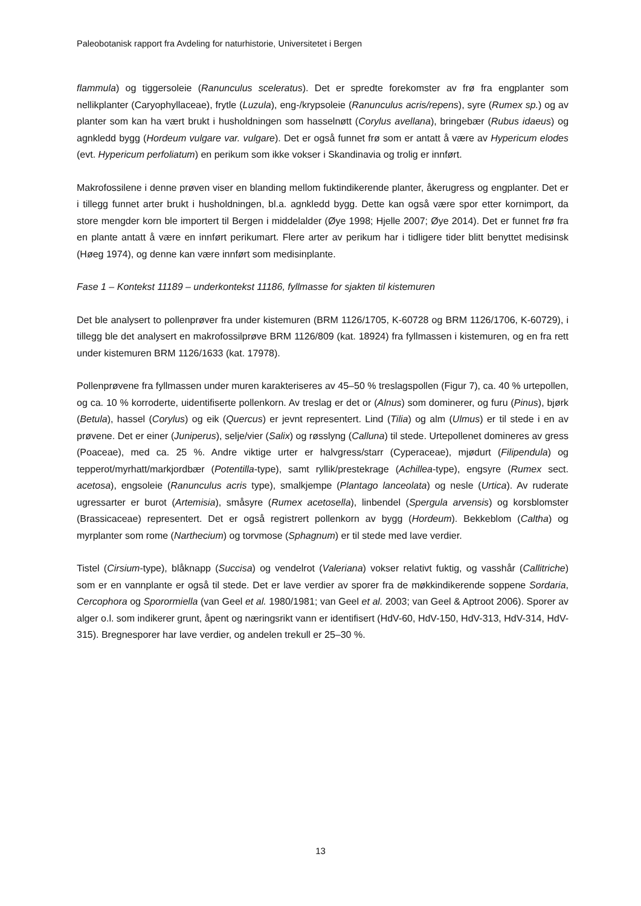Paleobotanisk rapport fra Avdeling for naturhistorie, Universitetet i Bergen
flammula) og tiggersoleie (Ranunculus sceleratus). Det er spredte forekomster av frø fra engplanter som nellikplanter (Caryophyllaceae), frytle (Luzula), eng-/krypsoleie (Ranunculus acris/repens), syre (Rumex sp.) og av planter som kan ha vært brukt i husholdningen som hasselnøtt (Corylus avellana), bringebær (Rubus idaeus) og agnkledd bygg (Hordeum vulgare var. vulgare). Det er også funnet frø som er antatt å være av Hypericum elodes (evt. Hypericum perfoliatum) en perikum som ikke vokser i Skandinavia og trolig er innført.
Makrofossilene i denne prøven viser en blanding mellom fuktindikerende planter, åkerugress og engplanter. Det er i tillegg funnet arter brukt i husholdningen, bl.a. agnkledd bygg. Dette kan også være spor etter kornimport, da store mengder korn ble importert til Bergen i middelalder (Øye 1998; Hjelle 2007; Øye 2014). Det er funnet frø fra en plante antatt å være en innført perikumart. Flere arter av perikum har i tidligere tider blitt benyttet medisinsk (Høeg 1974), og denne kan være innført som medisinplante.
Fase 1 – Kontekst 11189 – underkontekst 11186, fyllmasse for sjakten til kistemuren
Det ble analysert to pollenprøver fra under kistemuren (BRM 1126/1705, K-60728 og BRM 1126/1706, K-60729), i tillegg ble det analysert en makrofossilprøve BRM 1126/809 (kat. 18924) fra fyllmassen i kistemuren, og en fra rett under kistemuren BRM 1126/1633 (kat. 17978).
Pollenprøvene fra fyllmassen under muren karakteriseres av 45–50 % treslagspollen (Figur 7), ca. 40 % urtepollen, og ca. 10 % korroderte, uidentifiserte pollenkorn. Av treslag er det or (Alnus) som dominerer, og furu (Pinus), bjørk (Betula), hassel (Corylus) og eik (Quercus) er jevnt representert. Lind (Tilia) og alm (Ulmus) er til stede i en av prøvene. Det er einer (Juniperus), selje/vier (Salix) og røsslyng (Calluna) til stede. Urtepollenet domineres av gress (Poaceae), med ca. 25 %. Andre viktige urter er halvgress/starr (Cyperaceae), mjødurt (Filipendula) og tepperot/myrhatt/markjordbær (Potentilla-type), samt ryllik/prestekrage (Achillea-type), engsyre (Rumex sect. acetosa), engsoleie (Ranunculus acris type), smalkjempe (Plantago lanceolata) og nesle (Urtica). Av ruderate ugressarter er burot (Artemisia), småsyre (Rumex acetosella), linbendel (Spergula arvensis) og korsblomster (Brassicaceae) representert. Det er også registrert pollenkorn av bygg (Hordeum). Bekkeblom (Caltha) og myrplanter som rome (Narthecium) og torvmose (Sphagnum) er til stede med lave verdier.
Tistel (Cirsium-type), blåknapp (Succisa) og vendelrot (Valeriana) vokser relativt fuktig, og vasshår (Callitriche) som er en vannplante er også til stede. Det er lave verdier av sporer fra de møkkindikerende soppene Sordaria, Cercophora og Sporormiella (van Geel et al. 1980/1981; van Geel et al. 2003; van Geel & Aptroot 2006). Sporer av alger o.l. som indikerer grunt, åpent og næringsrikt vann er identifisert (HdV-60, HdV-150, HdV-313, HdV-314, HdV-315). Bregnesporer har lave verdier, og andelen trekull er 25–30 %.
13